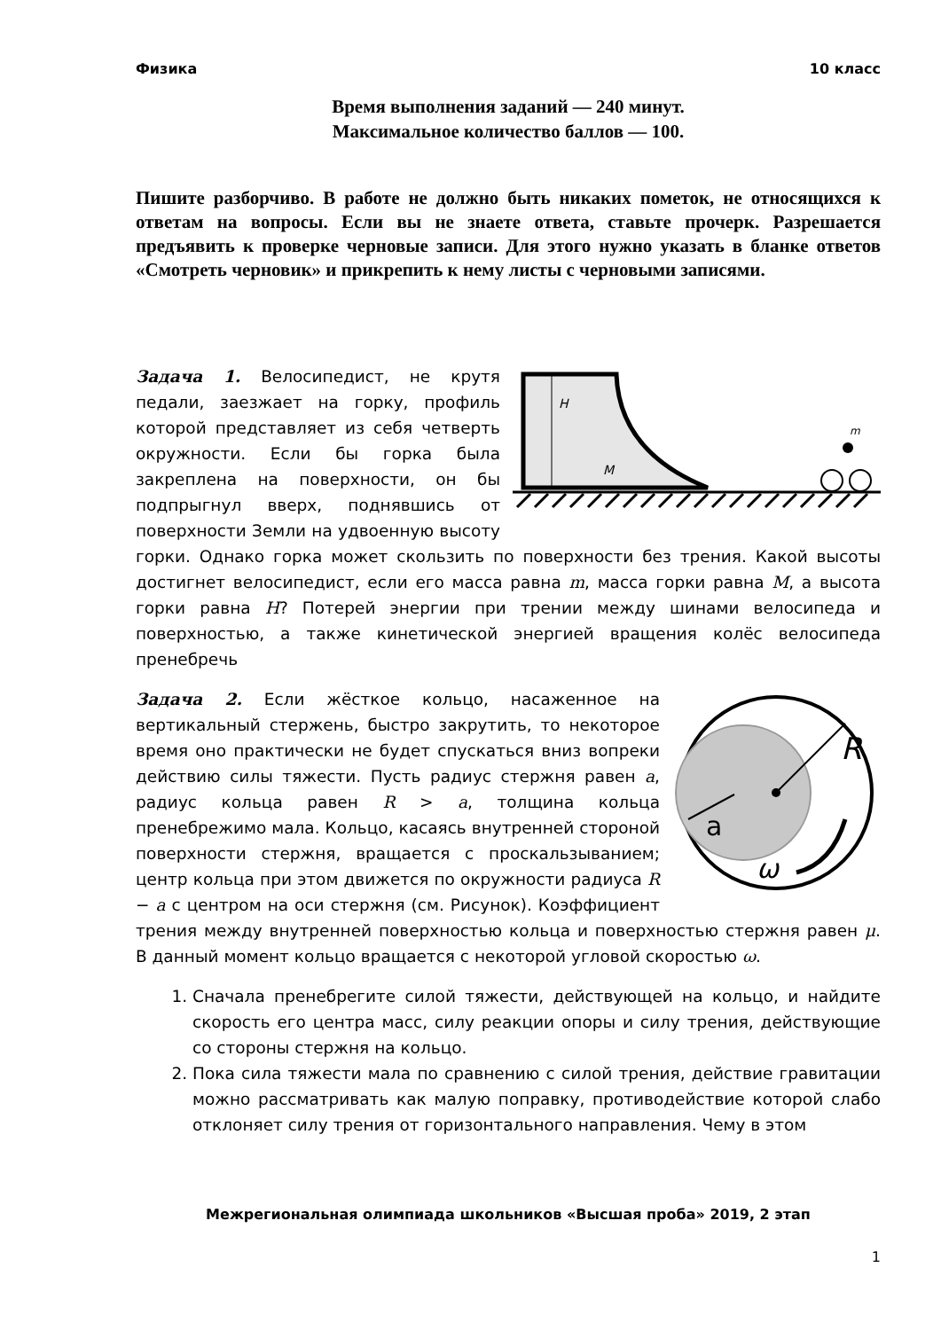Физика 10 класс
Время выполнения заданий — 240 минут.
Максимальное количество баллов — 100.
Пишите разборчиво. В работе не должно быть никаких пометок, не относящихся к ответам на вопросы. Если вы не знаете ответа, ставьте прочерк. Разрешается предъявить к проверке черновые записи. Для этого нужно указать в бланке ответов «Смотреть черновик» и прикрепить к нему листы с черновыми записями.
H
M
m
Задача 1. Велосипедист, не крутя педали, заезжает на горку, профиль которой представляет из себя четверть окружности. Если бы горка была закреплена на поверхности, он бы подпрыгнул вверх, поднявшись от поверхности Земли на удвоенную высоту горки. Однако горка может скользить по поверхности без трения. Какой высоты достигнет велосипедист, если его масса равна m, масса горки равна M, а высота горки равна H? Потерей энергии при трении между шинами велосипеда и поверхностью, а также кинетической энергией вращения колёс велосипеда пренебречь
R
a
ω
Задача 2. Если жёсткое кольцо, насаженное на вертикальный стержень, быстро закрутить, то некоторое время оно практически не будет спускаться вниз вопреки действию силы тяжести. Пусть радиус стержня равен a, радиус кольца равен R > a, толщина кольца пренебрежимо мала. Кольцо, касаясь внутренней стороной поверхности стержня, вращается с проскальзыванием; центр кольца при этом движется по окружности радиуса R − a с центром на оси стержня (см. Рисунок). Коэффициент трения между внутренней поверхностью кольца и поверхностью стержня равен μ. В данный момент кольцо вращается с некоторой угловой скоростью ω.
1. Сначала пренебрегите силой тяжести, действующей на кольцо, и найдите скорость его центра масс, силу реакции опоры и силу трения, действующие со стороны стержня на кольцо.
2. Пока сила тяжести мала по сравнению с силой трения, действие гравитации можно рассматривать как малую поправку, противодействие которой слабо отклоняет силу трения от горизонтального направления. Чему в этом
Межрегиональная олимпиада школьников «Высшая проба» 2019, 2 этап
1